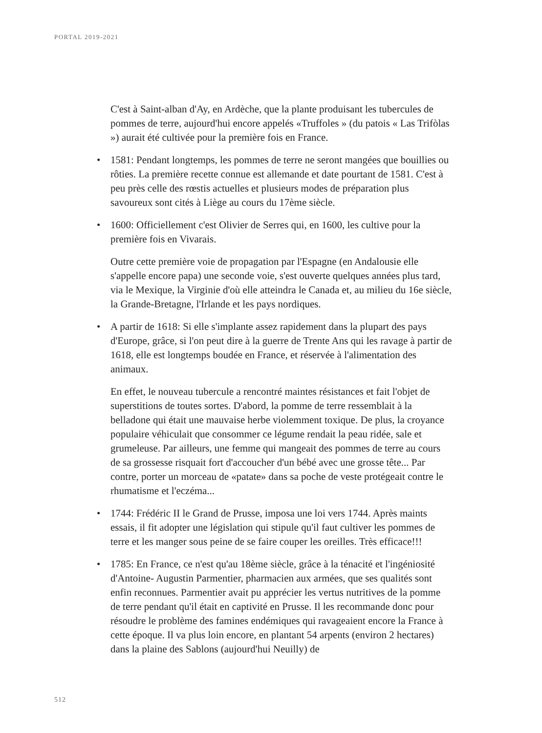PORTAL 2019-2021
C'est à Saint-alban d'Ay, en Ardèche, que la plante produisant les tubercules de pommes de terre, aujourd'hui encore appelés «Truffoles » (du patois « Las Trifòlas ») aurait été cultivée pour la première fois en France.
• 1581: Pendant longtemps, les pommes de terre ne seront mangées que bouillies ou rôties. La première recette connue est allemande et date pourtant de 1581. C'est à peu près celle des rœstis actuelles et plusieurs modes de préparation plus savoureux sont cités à Liège au cours du 17ème siècle.
• 1600: Officiellement c'est Olivier de Serres qui, en 1600, les cultive pour la première fois en Vivarais.
Outre cette première voie de propagation par l'Espagne (en Andalousie elle s'appelle encore papa) une seconde voie, s'est ouverte quelques années plus tard, via le Mexique, la Virginie d'où elle atteindra le Canada et, au milieu du 16e siècle, la Grande-Bretagne, l'Irlande et les pays nordiques.
• A partir de 1618: Si elle s'implante assez rapidement dans la plupart des pays d'Europe, grâce, si l'on peut dire à la guerre de Trente Ans qui les ravage à partir de 1618, elle est longtemps boudée en France, et réservée à l'alimentation des animaux.
En effet, le nouveau tubercule a rencontré maintes résistances et fait l'objet de superstitions de toutes sortes. D'abord, la pomme de terre ressemblait à la belladone qui était une mauvaise herbe violemment toxique. De plus, la croyance populaire véhiculait que consommer ce légume rendait la peau ridée, sale et grumeleuse. Par ailleurs, une femme qui mangeait des pommes de terre au cours de sa grossesse risquait fort d'accoucher d'un bébé avec une grosse tête... Par contre, porter un morceau de «patate» dans sa poche de veste protégeait contre le rhumatisme et l'eczéma...
• 1744: Frédéric II le Grand de Prusse, imposa une loi vers 1744. Après maints essais, il fit adopter une législation qui stipule qu'il faut cultiver les pommes de terre et les manger sous peine de se faire couper les oreilles. Très efficace!!!
• 1785: En France, ce n'est qu'au 18ème siècle, grâce à la ténacité et l'ingéniosité d'Antoine- Augustin Parmentier, pharmacien aux armées, que ses qualités sont enfin reconnues. Parmentier avait pu apprécier les vertus nutritives de la pomme de terre pendant qu'il était en captivité en Prusse. Il les recommande donc pour résoudre le problème des famines endémiques qui ravageaient encore la France à cette époque. Il va plus loin encore, en plantant 54 arpents (environ 2 hectares) dans la plaine des Sablons (aujourd'hui Neuilly) de
512